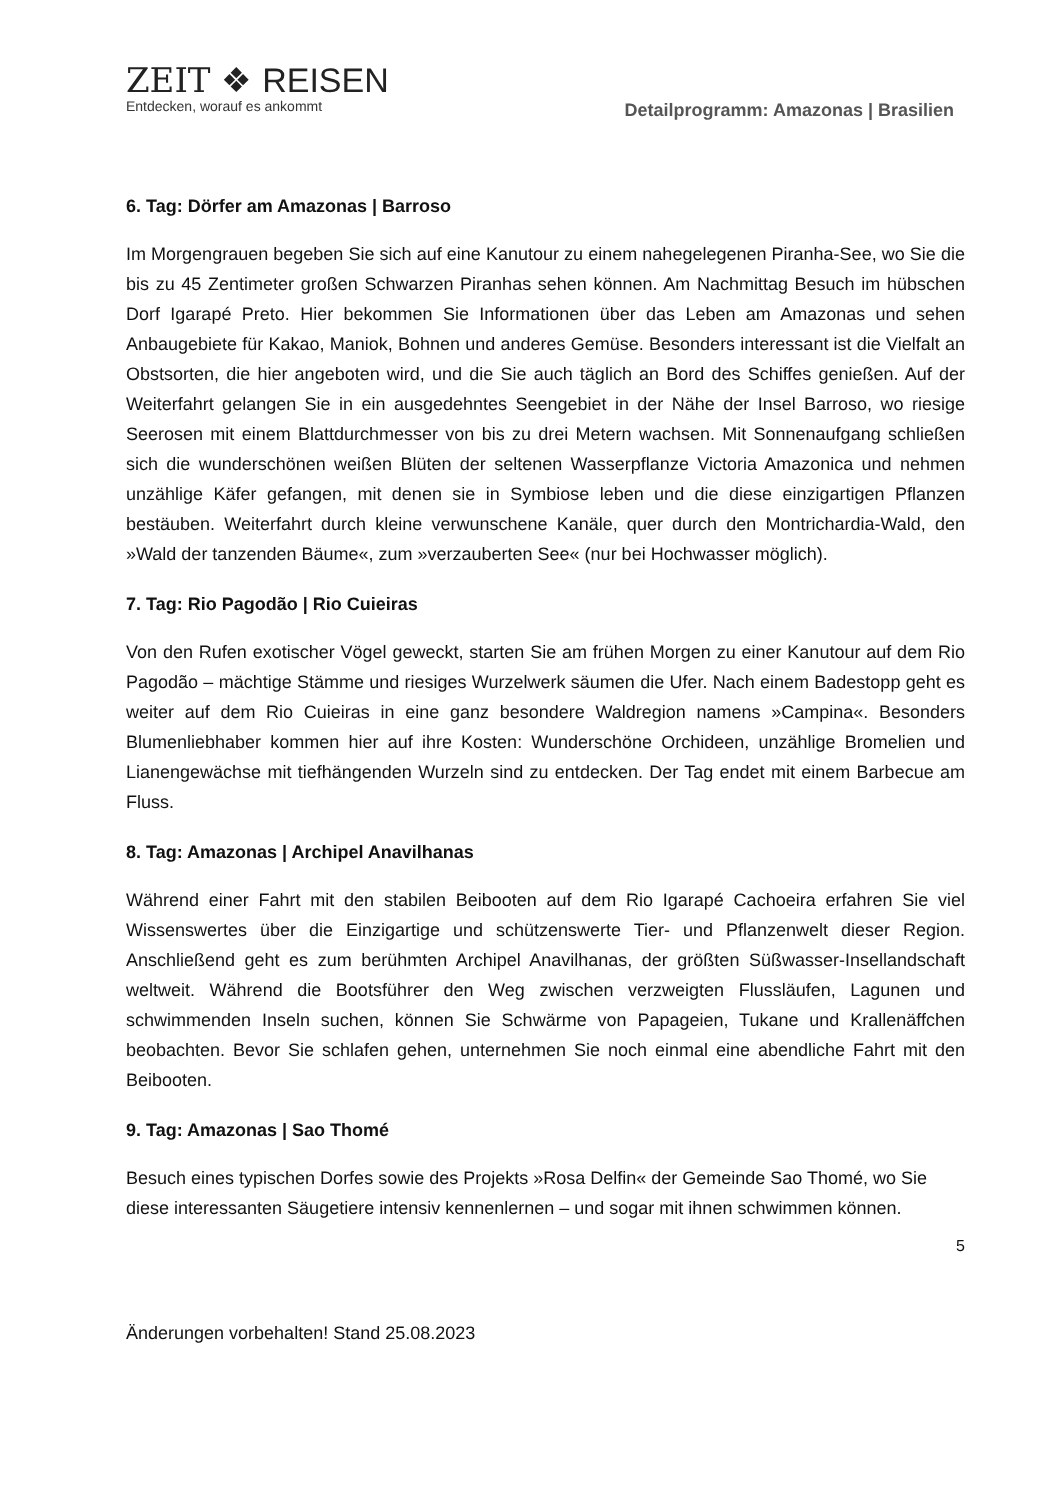ZEIT ❖ REISEN
Entdecken, worauf es ankommt
Detailprogramm: Amazonas | Brasilien
6. Tag: Dörfer am Amazonas | Barroso
Im Morgengrauen begeben Sie sich auf eine Kanutour zu einem nahegelegenen Piranha-See, wo Sie die bis zu 45 Zentimeter großen Schwarzen Piranhas sehen können. Am Nachmittag Besuch im hübschen Dorf Igarapé Preto. Hier bekommen Sie Informationen über das Leben am Amazonas und sehen Anbaugebiete für Kakao, Maniok, Bohnen und anderes Gemüse. Besonders interessant ist die Vielfalt an Obstsorten, die hier angeboten wird, und die Sie auch täglich an Bord des Schiffes genießen. Auf der Weiterfahrt gelangen Sie in ein ausgedehntes Seengebiet in der Nähe der Insel Barroso, wo riesige Seerosen mit einem Blattdurchmesser von bis zu drei Metern wachsen. Mit Sonnenaufgang schließen sich die wunderschönen weißen Blüten der seltenen Wasserpflanze Victoria Amazonica und nehmen unzählige Käfer gefangen, mit denen sie in Symbiose leben und die diese einzigartigen Pflanzen bestäuben. Weiterfahrt durch kleine verwunschene Kanäle, quer durch den Montrichardia-Wald, den »Wald der tanzenden Bäume«, zum »verzauberten See« (nur bei Hochwasser möglich).
7. Tag: Rio Pagodão | Rio Cuieiras
Von den Rufen exotischer Vögel geweckt, starten Sie am frühen Morgen zu einer Kanutour auf dem Rio Pagodão – mächtige Stämme und riesiges Wurzelwerk säumen die Ufer. Nach einem Badestopp geht es weiter auf dem Rio Cuieiras in eine ganz besondere Waldregion namens »Campina«. Besonders Blumenliebhaber kommen hier auf ihre Kosten: Wunderschöne Orchideen, unzählige Bromelien und Lianengewächse mit tiefhängenden Wurzeln sind zu entdecken. Der Tag endet mit einem Barbecue am Fluss.
8. Tag: Amazonas | Archipel Anavilhanas
Während einer Fahrt mit den stabilen Beibooten auf dem Rio Igarapé Cachoeira erfahren Sie viel Wissenswertes über die Einzigartige und schützenswerte Tier- und Pflanzenwelt dieser Region. Anschließend geht es zum berühmten Archipel Anavilhanas, der größten Süßwasser-Insellandschaft weltweit. Während die Bootsführer den Weg zwischen verzweigten Flussläufen, Lagunen und schwimmenden Inseln suchen, können Sie Schwärme von Papageien, Tukane und Krallenäffchen beobachten. Bevor Sie schlafen gehen, unternehmen Sie noch einmal eine abendliche Fahrt mit den Beibooten.
9. Tag: Amazonas | Sao Thomé
Besuch eines typischen Dorfes sowie des Projekts »Rosa Delfin« der Gemeinde Sao Thomé, wo Sie diese interessanten Säugetiere intensiv kennenlernen – und sogar mit ihnen schwimmen können.
5
Änderungen vorbehalten! Stand 25.08.2023